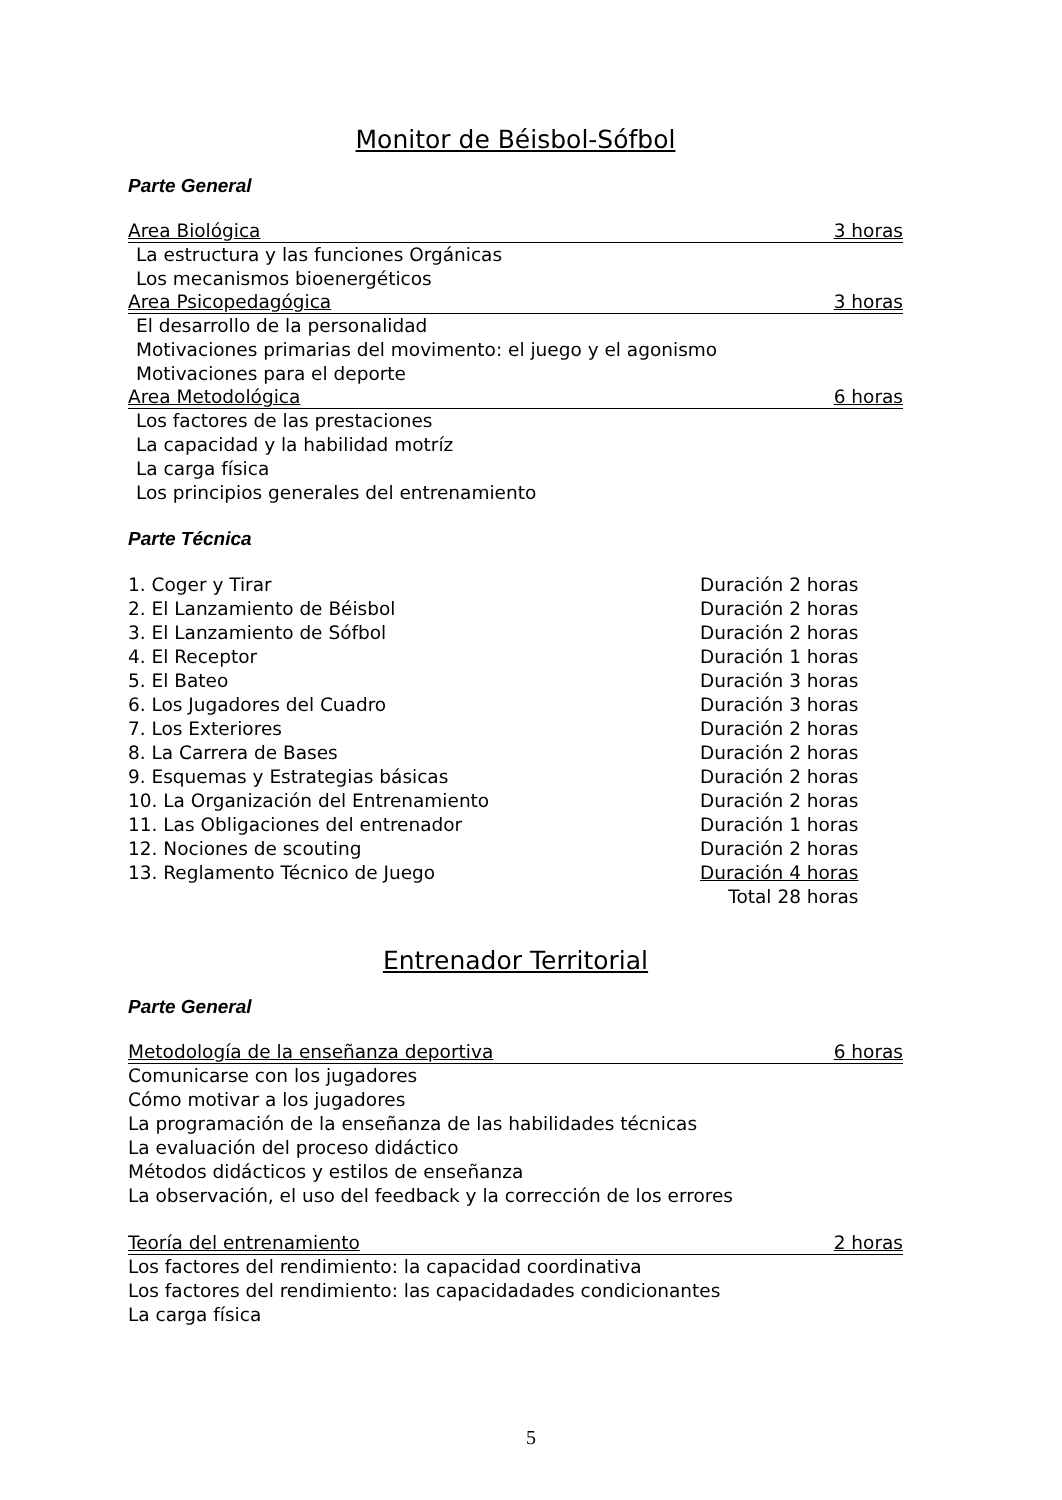Monitor de Béisbol-Sófbol
Parte General
Area Biológica 3 horas
La estructura y las funciones Orgánicas
Los mecanismos bioenergéticos
Area Psicopedagógica 3 horas
El desarrollo de la personalidad
Motivaciones primarias del movimento: el juego y el agonismo
Motivaciones para el deporte
Area Metodológica 6 horas
Los factores de las prestaciones
La capacidad y la habilidad motríz
La carga física
Los principios generales del entrenamiento
Parte Técnica
| 1. Coger y Tirar | Duración 2 horas |
| 2. El Lanzamiento de Béisbol | Duración 2 horas |
| 3. El Lanzamiento de Sófbol | Duración 2 horas |
| 4. El Receptor | Duración 1 horas |
| 5. El Bateo | Duración 3 horas |
| 6. Los Jugadores del Cuadro | Duración 3 horas |
| 7. Los Exteriores | Duración 2 horas |
| 8. La Carrera de Bases | Duración 2 horas |
| 9. Esquemas y Estrategias básicas | Duración 2 horas |
| 10. La Organización del Entrenamiento | Duración 2 horas |
| 11. Las Obligaciones del entrenador | Duración 1 horas |
| 12. Nociones de scouting | Duración 2 horas |
| 13. Reglamento Técnico de Juego | Duración 4 horas |
| | Total 28 horas |
Entrenador Territorial
Parte General
Metodología de la enseñanza deportiva 6 horas
Comunicarse con los jugadores
Cómo motivar a los jugadores
La programación de la enseñanza de las habilidades técnicas
La evaluación del proceso didáctico
Métodos didácticos y estilos de enseñanza
La observación, el uso del feedback y la corrección de los errores
Teoría del entrenamiento 2 horas
Los factores del rendimiento: la capacidad coordinativa
Los factores del rendimiento: las capacidadades condicionantes
La carga física
5